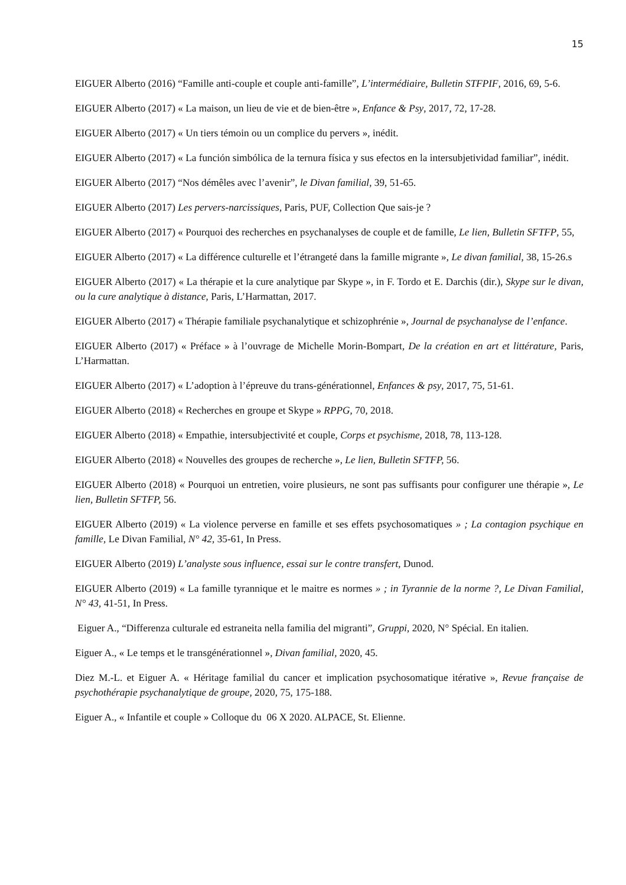15
EIGUER Alberto (2016) “Famille anti-couple et couple anti-famille”, L’intermédiaire, Bulletin STFPIF, 2016, 69, 5-6.
EIGUER Alberto (2017) « La maison, un lieu de vie et de bien-être », Enfance & Psy, 2017, 72, 17-28.
EIGUER Alberto (2017) « Un tiers témoin ou un complice du pervers », inédit.
EIGUER Alberto (2017) « La función simbólica de la ternura física y sus efectos en la intersubjetividad familiar”, inédit.
EIGUER Alberto (2017) “Nos démêles avec l’avenir”, le Divan familial, 39, 51-65.
EIGUER Alberto (2017) Les pervers-narcissiques, Paris, PUF, Collection Que sais-je ?
EIGUER Alberto (2017) « Pourquoi des recherches en psychanalyses de couple et de famille, Le lien, Bulletin SFTFP, 55,
EIGUER Alberto (2017) « La différence culturelle et l’étrangeté dans la famille migrante », Le divan familial, 38, 15-26.s
EIGUER Alberto (2017) « La thérapie et la cure analytique par Skype », in F. Tordo et E. Darchis (dir.), Skype sur le divan, ou la cure analytique à distance, Paris, L’Harmattan, 2017.
EIGUER Alberto (2017) « Thérapie familiale psychanalytique et schizophrénie », Journal de psychanalyse de l’enfance.
EIGUER Alberto (2017) « Préface » à l’ouvrage de Michelle Morin-Bompart, De la création en art et littérature, Paris, L’Harmattan.
EIGUER Alberto (2017) « L’adoption à l’épreuve du trans-générationnel, Enfances & psy, 2017, 75, 51-61.
EIGUER Alberto (2018) « Recherches en groupe et Skype » RPPG, 70, 2018.
EIGUER Alberto (2018) « Empathie, intersubjectivité et couple, Corps et psychisme, 2018, 78, 113-128.
EIGUER Alberto (2018) « Nouvelles des groupes de recherche », Le lien, Bulletin SFTFP, 56.
EIGUER Alberto (2018) « Pourquoi un entretien, voire plusieurs, ne sont pas suffisants pour configurer une thérapie », Le lien, Bulletin SFTFP, 56.
EIGUER Alberto (2019) « La violence perverse en famille et ses effets psychosomatiques » ; La contagion psychique en famille, Le Divan Familial, N° 42, 35-61, In Press.
EIGUER Alberto (2019) L’analyste sous influence, essai sur le contre transfert, Dunod.
EIGUER Alberto (2019) « La famille tyrannique et le maitre es normes » ; in Tyrannie de la norme ?, Le Divan Familial, N° 43, 41-51, In Press.
Eiguer A., “Differenza culturale ed estraneita nella familia del migranti”, Gruppi, 2020, N° Spécial. En italien.
Eiguer A., « Le temps et le transgénérationnel », Divan familial, 2020, 45.
Diez M.-L. et Eiguer A. « Héritage familial du cancer et implication psychosomatique itérative », Revue française de psychothérapie psychanalytique de groupe, 2020, 75, 175-188.
Eiguer A., « Infantile et couple » Colloque du 06 X 2020. ALPACE, St. Elienne.